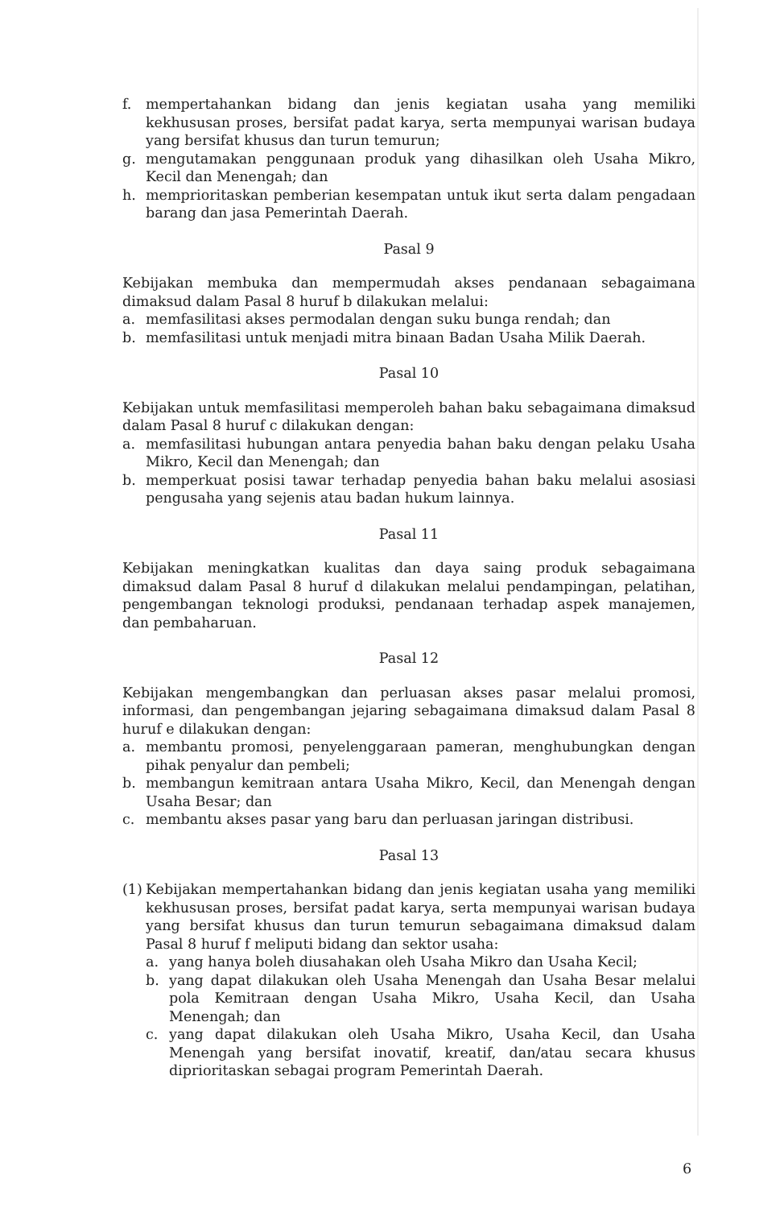f. mempertahankan bidang dan jenis kegiatan usaha yang memiliki kekhususan proses, bersifat padat karya, serta mempunyai warisan budaya yang bersifat khusus dan turun temurun;
g. mengutamakan penggunaan produk yang dihasilkan oleh Usaha Mikro, Kecil dan Menengah; dan
h. memprioritaskan pemberian kesempatan untuk ikut serta dalam pengadaan barang dan jasa Pemerintah Daerah.
Pasal 9
Kebijakan membuka dan mempermudah akses pendanaan sebagaimana dimaksud dalam Pasal 8 huruf b dilakukan melalui:
a. memfasilitasi akses permodalan dengan suku bunga rendah; dan
b. memfasilitasi untuk menjadi mitra binaan Badan Usaha Milik Daerah.
Pasal 10
Kebijakan untuk memfasilitasi memperoleh bahan baku sebagaimana dimaksud dalam Pasal 8 huruf c dilakukan dengan:
a. memfasilitasi hubungan antara penyedia bahan baku dengan pelaku Usaha Mikro, Kecil dan Menengah; dan
b. memperkuat posisi tawar terhadap penyedia bahan baku melalui asosiasi pengusaha yang sejenis atau badan hukum lainnya.
Pasal 11
Kebijakan meningkatkan kualitas dan daya saing produk sebagaimana dimaksud dalam Pasal 8 huruf d dilakukan melalui pendampingan, pelatihan, pengembangan teknologi produksi, pendanaan terhadap aspek manajemen, dan pembaharuan.
Pasal 12
Kebijakan mengembangkan dan perluasan akses pasar melalui promosi, informasi, dan pengembangan jejaring sebagaimana dimaksud dalam Pasal 8 huruf e dilakukan dengan:
a. membantu promosi, penyelenggaraan pameran, menghubungkan dengan pihak penyalur dan pembeli;
b. membangun kemitraan antara Usaha Mikro, Kecil, dan Menengah dengan Usaha Besar; dan
c. membantu akses pasar yang baru dan perluasan jaringan distribusi.
Pasal 13
(1) Kebijakan mempertahankan bidang dan jenis kegiatan usaha yang memiliki kekhususan proses, bersifat padat karya, serta mempunyai warisan budaya yang bersifat khusus dan turun temurun sebagaimana dimaksud dalam Pasal 8 huruf f meliputi bidang dan sektor usaha:
a. yang hanya boleh diusahakan oleh Usaha Mikro dan Usaha Kecil;
b. yang dapat dilakukan oleh Usaha Menengah dan Usaha Besar melalui pola Kemitraan dengan Usaha Mikro, Usaha Kecil, dan Usaha Menengah; dan
c. yang dapat dilakukan oleh Usaha Mikro, Usaha Kecil, dan Usaha Menengah yang bersifat inovatif, kreatif, dan/atau secara khusus diprioritaskan sebagai program Pemerintah Daerah.
6